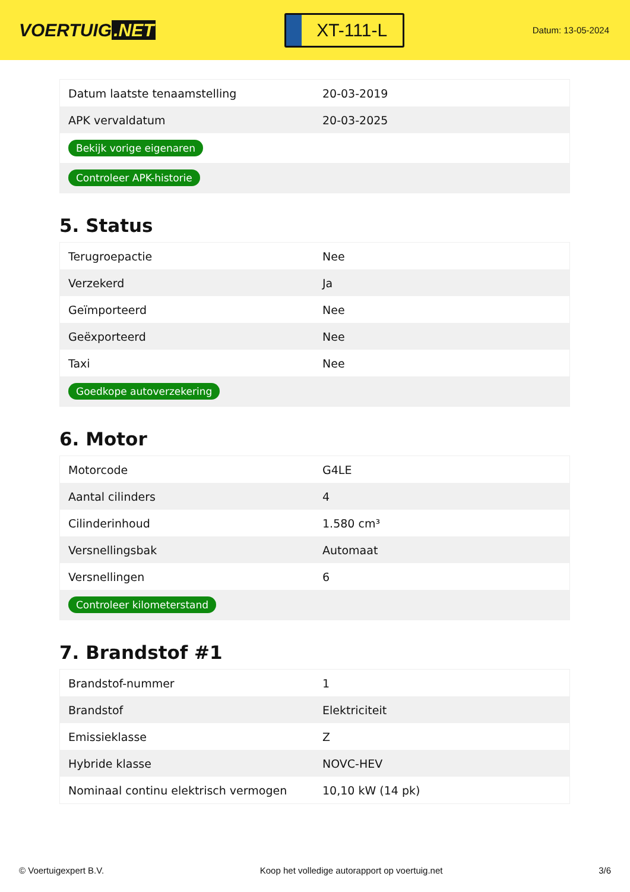VOERTUIG.NET
XT-111-L
Datum: 13-05-2024
| Datum laatste tenaamstelling | 20-03-2019 |
| APK vervaldatum | 20-03-2025 |
| Bekijk vorige eigenaren | |
| Controleer APK-historie | |
5. Status
| Terugroepactie | Nee |
| Verzekerd | Ja |
| Geïmporteerd | Nee |
| Geëxporteerd | Nee |
| Taxi | Nee |
| Goedkope autoverzekering | |
6. Motor
| Motorcode | G4LE |
| Aantal cilinders | 4 |
| Cilinderinhoud | 1.580 cm³ |
| Versnellingsbak | Automaat |
| Versnellingen | 6 |
| Controleer kilometerstand | |
7. Brandstof #1
| Brandstof-nummer | 1 |
| Brandstof | Elektriciteit |
| Emissieklasse | Z |
| Hybride klasse | NOVC-HEV |
| Nominaal continu elektrisch vermogen | 10,10 kW (14 pk) |
© Voertuigexpert B.V. Koop het volledige autorapport op voertuig.net 3/6